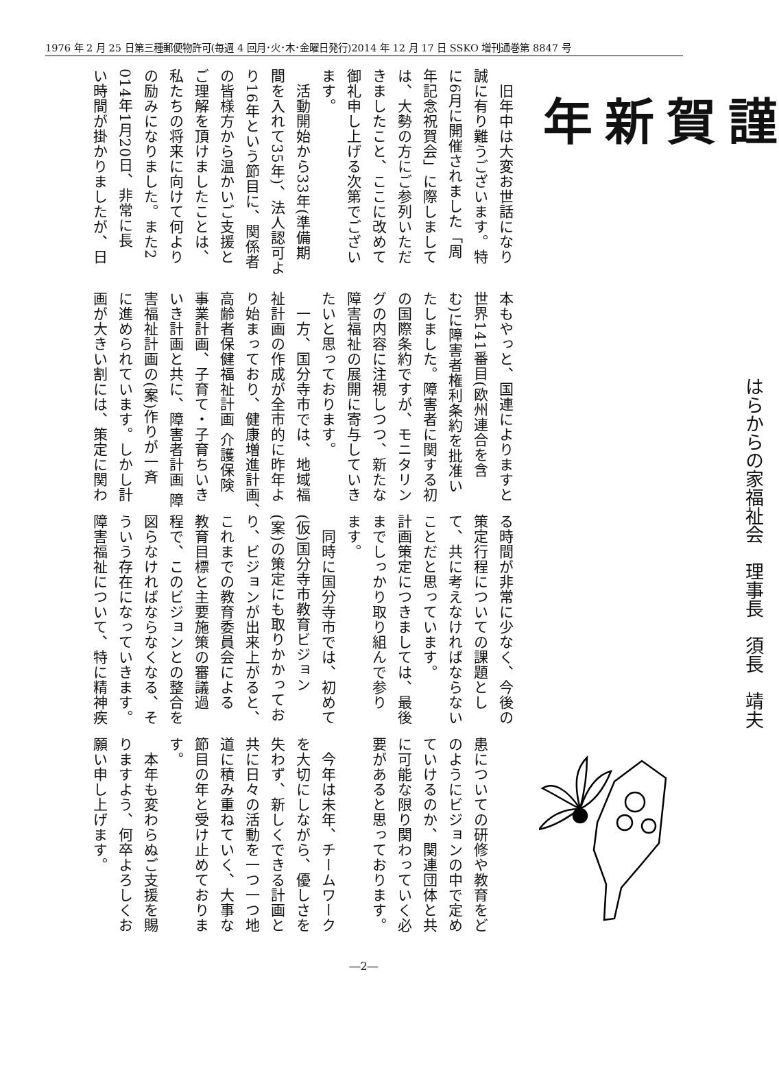1976 年 2 月 25 日第三種郵便物許可(毎週 4 回月･火･木･金曜日発行)2014 年 12 月 17 日 SSKO 増刊通巻第 8847 号
謹賀新年
はらからの家福祉会　理事長　須長　靖夫
　旧年中は大変お世話になり
誠に有り難うございます。特
に6月に開催されました「周
年記念祝賀会」に際しまして
は、大勢の方にご参列いただ
きましたこと、ここに改めて
御礼申し上げる次第でござい
ます。
　活動開始から33年(準備期
間を入れて35年)、法人認可よ
り16年という節目に、関係者
の皆様方から温かいご支援と
ご理解を頂けましたことは、
私たちの将来に向けて何より
の励みになりました。また2
014年1月20日、非常に長
い時間が掛かりましたが、日
本もやっと、国連によりますと
世界141番目(欧州連合を含
む)に障害者権利条約を批准い
たしました。障害者に関する初
の国際条約ですが、モニタリン
グの内容に注視しつつ、新たな
障害福祉の展開に寄与していき
たいと思っております。
　一方、国分寺市では、地域福
祉計画の作成が全市的に昨年よ
り始まっており、健康増進計画、
高齢者保健福祉計画 介護保険
事業計画、子育て・子育ちいき
いき計画と共に、障害者計画 障
害福祉計画の(案)作りが一斉
に進められています。しかし計
画が大きい割には、策定に関わ
る時間が非常に少なく、今後の
策定行程についての課題とし
て、共に考えなければならない
ことだと思っています。
計画策定につきましては、最後
までしっかり取り組んで参り
ます。
　同時に国分寺市では、初めて
(仮)国分寺市教育ビジョン
(案)の策定にも取りかかってお
り、ビジョンが出来上がると、
これまでの教育委員会による
教育目標と主要施策の審議過
程で、このビジョンとの整合を
図らなければならなくなる、そ
ういう存在になっていきます。
障害福祉について、特に精神疾
患についての研修や教育をど
のようにビジョンの中で定め
ていけるのか、関連団体と共
に可能な限り関わっていく必
要があると思っております。
　
　今年は未年、チームワーク
を大切にしながら、優しさを
失わず、新しくできる計画と
共に日々の活動を一つ一つ地
道に積み重ねていく、大事な
節目の年と受け止めておりま
す。
　本年も変わらぬご支援を賜
りますよう、何卒よろしくお
願い申し上げます。
―2―